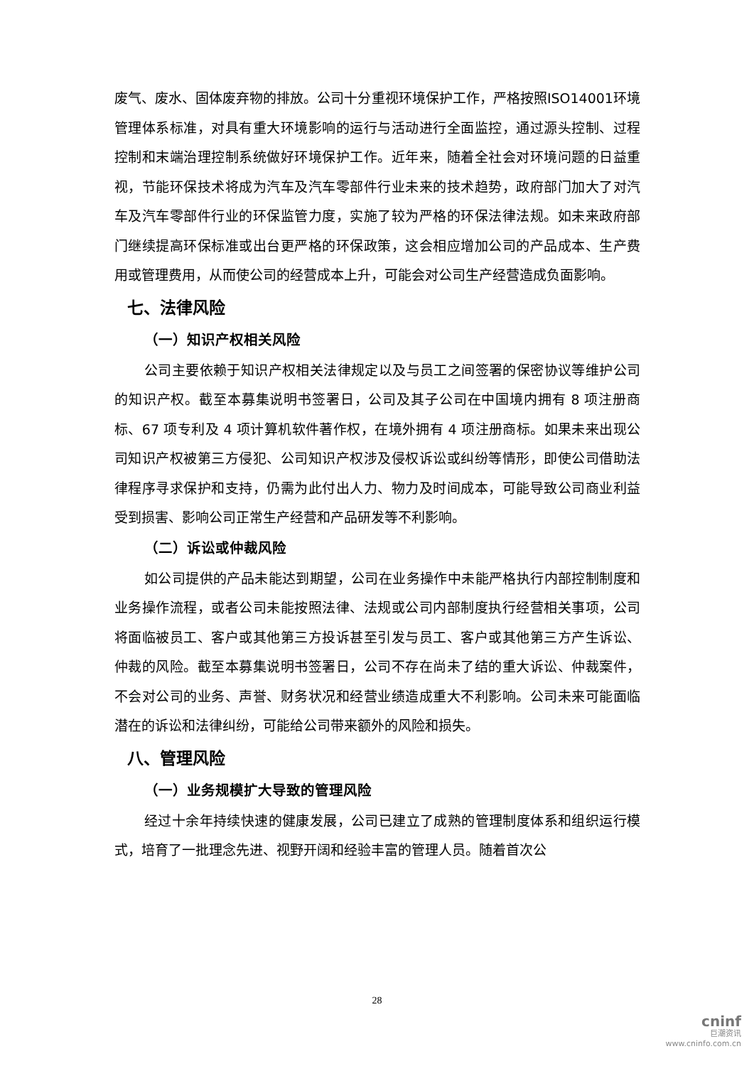废气、废水、固体废弃物的排放。公司十分重视环境保护工作，严格按照ISO14001环境管理体系标准，对具有重大环境影响的运行与活动进行全面监控，通过源头控制、过程控制和末端治理控制系统做好环境保护工作。近年来，随着全社会对环境问题的日益重视，节能环保技术将成为汽车及汽车零部件行业未来的技术趋势，政府部门加大了对汽车及汽车零部件行业的环保监管力度，实施了较为严格的环保法律法规。如未来政府部门继续提高环保标准或出台更严格的环保政策，这会相应增加公司的产品成本、生产费用或管理费用，从而使公司的经营成本上升，可能会对公司生产经营造成负面影响。
七、法律风险
（一）知识产权相关风险
公司主要依赖于知识产权相关法律规定以及与员工之间签署的保密协议等维护公司的知识产权。截至本募集说明书签署日，公司及其子公司在中国境内拥有 8 项注册商标、67 项专利及 4 项计算机软件著作权，在境外拥有 4 项注册商标。如果未来出现公司知识产权被第三方侵犯、公司知识产权涉及侵权诉讼或纠纷等情形，即使公司借助法律程序寻求保护和支持，仍需为此付出人力、物力及时间成本，可能导致公司商业利益受到损害、影响公司正常生产经营和产品研发等不利影响。
（二）诉讼或仲裁风险
如公司提供的产品未能达到期望，公司在业务操作中未能严格执行内部控制制度和业务操作流程，或者公司未能按照法律、法规或公司内部制度执行经营相关事项，公司将面临被员工、客户或其他第三方投诉甚至引发与员工、客户或其他第三方产生诉讼、仲裁的风险。截至本募集说明书签署日，公司不存在尚未了结的重大诉讼、仲裁案件，不会对公司的业务、声誉、财务状况和经营业绩造成重大不利影响。公司未来可能面临潜在的诉讼和法律纠纷，可能给公司带来额外的风险和损失。
八、管理风险
（一）业务规模扩大导致的管理风险
经过十余年持续快速的健康发展，公司已建立了成熟的管理制度体系和组织运行模式，培育了一批理念先进、视野开阔和经验丰富的管理人员。随着首次公
28
cninf
巨潮资讯
www.cninfo.com.cn